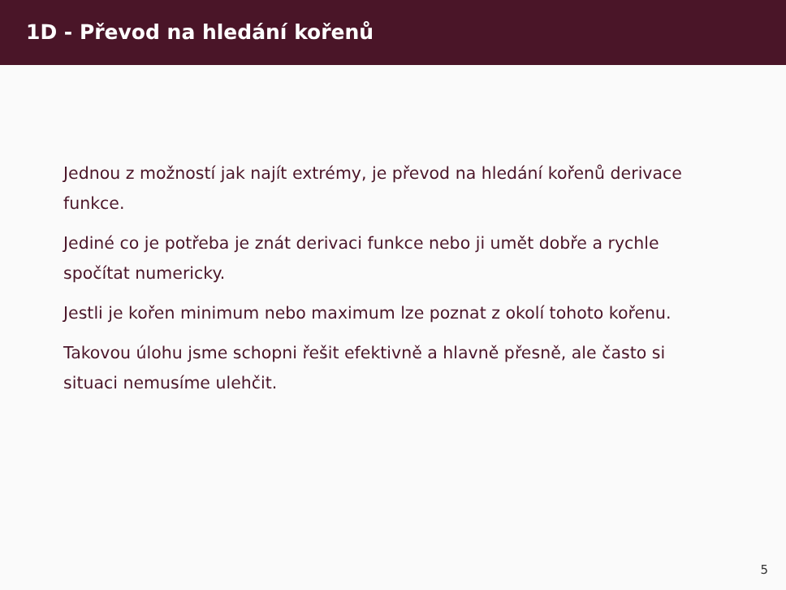1D - Převod na hledání kořenů
Jednou z možností jak najít extrémy, je převod na hledání kořenů derivace funkce.
Jediné co je potřeba je znát derivaci funkce nebo ji umět dobře a rychle spočítat numericky.
Jestli je kořen minimum nebo maximum lze poznat z okolí tohoto kořenu.
Takovou úlohu jsme schopni řešit efektivně a hlavně přesně, ale často si situaci nemusíme ulehčit.
5